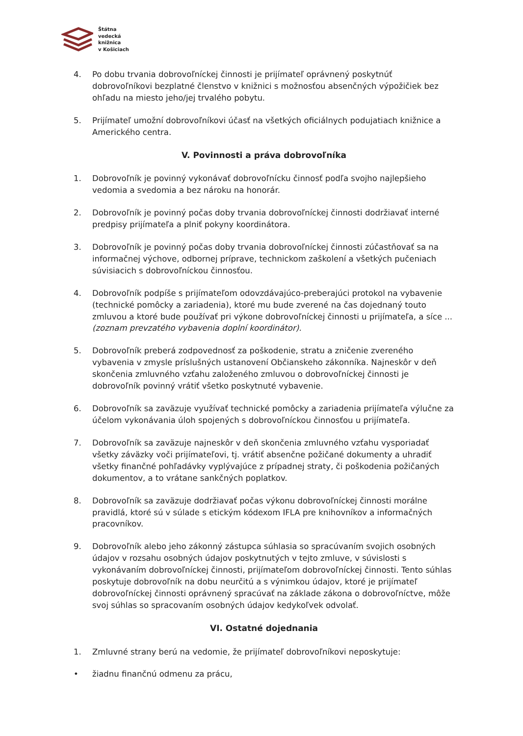Štátna
vedecká
knižnica
v Košiciach
4. Po dobu trvania dobrovoľníckej činnosti je prijímateľ oprávnený poskytnúť dobrovoľníkovi bezplatné členstvo v knižnici s možnosťou absenčných výpožičiek bez ohľadu na miesto jeho/jej trvalého pobytu.
5. Prijímateľ umožní dobrovoľníkovi účasť na všetkých oficiálnych podujatiach knižnice a Amerického centra.
V. Povinnosti a práva dobrovoľníka
1. Dobrovoľník je povinný vykonávať dobrovoľnícku činnosť podľa svojho najlepšieho vedomia a svedomia a bez nároku na honorár.
2. Dobrovoľník je povinný počas doby trvania dobrovoľníckej činnosti dodržiavať interné predpisy prijímateľa a plniť pokyny koordinátora.
3. Dobrovoľník je povinný počas doby trvania dobrovoľníckej činnosti zúčastňovať sa na informačnej výchove, odbornej príprave, technickom zaškolení a všetkých pučeniach súvisiacich s dobrovoľníckou činnosťou.
4. Dobrovoľník podpíše s prijímateľom odovzdávajúco-preberajúci protokol na vybavenie (technické pomôcky a zariadenia), ktoré mu bude zverené na čas dojednaný touto zmluvou a ktoré bude používať pri výkone dobrovoľníckej činnosti u prijímateľa, a síce ... (zoznam prevzatého vybavenia doplní koordinátor).
5. Dobrovoľník preberá zodpovednosť za poškodenie, stratu a zničenie zvereného vybavenia v zmysle príslušných ustanovení Občianskeho zákonníka. Najneskôr v deň skončenia zmluvného vzťahu založeného zmluvou o dobrovoľníckej činnosti je dobrovoľník povinný vrátiť všetko poskytnuté vybavenie.
6. Dobrovoľník sa zaväzuje využívať technické pomôcky a zariadenia prijímateľa výlučne za účelom vykonávania úloh spojených s dobrovoľníckou činnosťou u prijímateľa.
7. Dobrovoľník sa zaväzuje najneskôr v deň skončenia zmluvného vzťahu vysporiadať všetky záväzky voči prijímateľovi, tj. vrátiť absenčne požičané dokumenty a uhradiť všetky finančné pohľadávky vyplývajúce z prípadnej straty, či poškodenia požičaných dokumentov, a to vrátane sankčných poplatkov.
8. Dobrovoľník sa zaväzuje dodržiavať počas výkonu dobrovoľníckej činnosti morálne pravidlá, ktoré sú v súlade s etickým kódexom IFLA pre knihovníkov a informačných pracovníkov.
9. Dobrovoľník alebo jeho zákonný zástupca súhlasia so spracúvaním svojich osobných údajov v rozsahu osobných údajov poskytnutých v tejto zmluve, v súvislosti s vykonávaním dobrovoľníckej činnosti, prijímateľom dobrovoľníckej činnosti. Tento súhlas poskytuje dobrovoľník na dobu neurčitú a s výnimkou údajov, ktoré je prijímateľ dobrovoľníckej činnosti oprávnený spracúvať na základe zákona o dobrovoľníctve, môže svoj súhlas so spracovaním osobných údajov kedykoľvek odvolať.
VI. Ostatné dojednania
1. Zmluvné strany berú na vedomie, že prijímateľ dobrovoľníkovi neposkytuje:
• žiadnu finančnú odmenu za prácu,